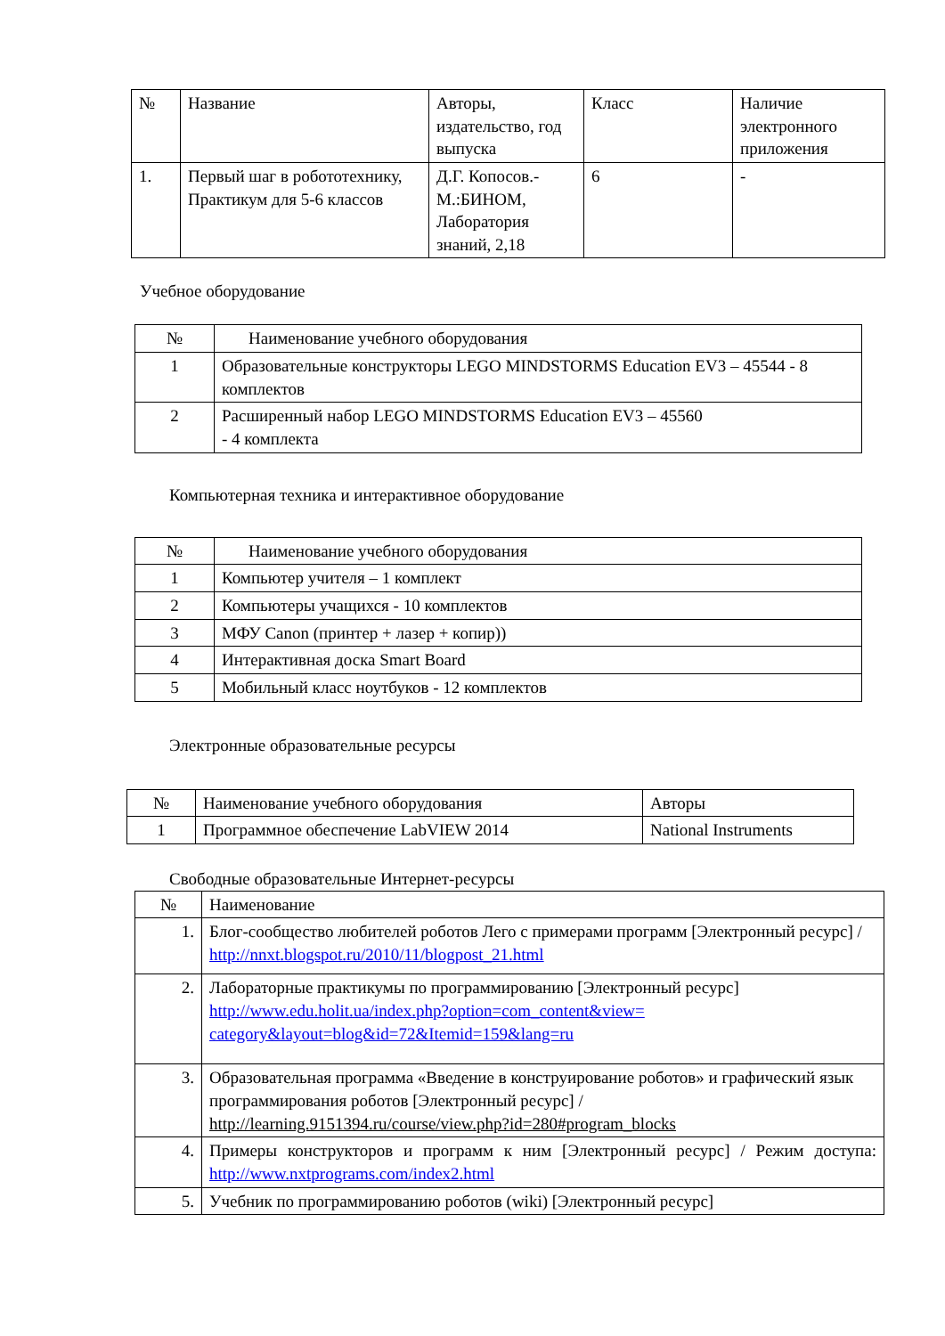| № | Название | Авторы, издательство, год выпуска | Класс | Наличие электронного приложения |
| --- | --- | --- | --- | --- |
| 1. | Первый шаг в робототехнику, Практикум для 5-6 классов | Д.Г. Копосов.- М.:БИНОМ, Лаборатория знаний, 2,18 | 6 | - |
Учебное оборудование
| № | Наименование учебного оборудования |
| --- | --- |
| 1 | Образовательные конструкторы LEGO MINDSTORMS Education EV3 – 45544 - 8 комплектов |
| 2 | Расширенный набор LEGO MINDSTORMS Education EV3 – 45560 - 4 комплекта |
Компьютерная техника и интерактивное оборудование
| № | Наименование учебного оборудования |
| --- | --- |
| 1 | Компьютер учителя – 1 комплект |
| 2 | Компьютеры учащихся - 10 комплектов |
| 3 | МФУ Canon (принтер + лазер + копир)) |
| 4 | Интерактивная доска Smart Board |
| 5 | Мобильный класс ноутбуков - 12 комплектов |
Электронные образовательные ресурсы
| № | Наименование учебного оборудования | Авторы |
| --- | --- | --- |
| 1 | Программное обеспечение LabVIEW 2014 | National Instruments |
Свободные образовательные Интернет-ресурсы
| № | Наименование |
| --- | --- |
| 1. | Блог-сообщество любителей роботов Лего с примерами программ [Электронный ресурс] / http://nnxt.blogspot.ru/2010/11/blogpost_21.html |
| 2. | Лабораторные практикумы по программированию [Электронный ресурс] http://www.edu.holit.ua/index.php?option=com_content&view= category&layout=blog&id=72&Itemid=159&lang=ru |
| 3. | Образовательная программа «Введение в конструирование роботов» и графический язык программирования роботов [Электронный ресурс] / http://learning.9151394.ru/course/view.php?id=280#program_blocks |
| 4. | Примеры конструкторов и программ к ним [Электронный ресурс] / Режим доступа: http://www.nxtprograms.com/index2.html |
| 5. | Учебник по программированию роботов (wiki) [Электронный ресурс] |